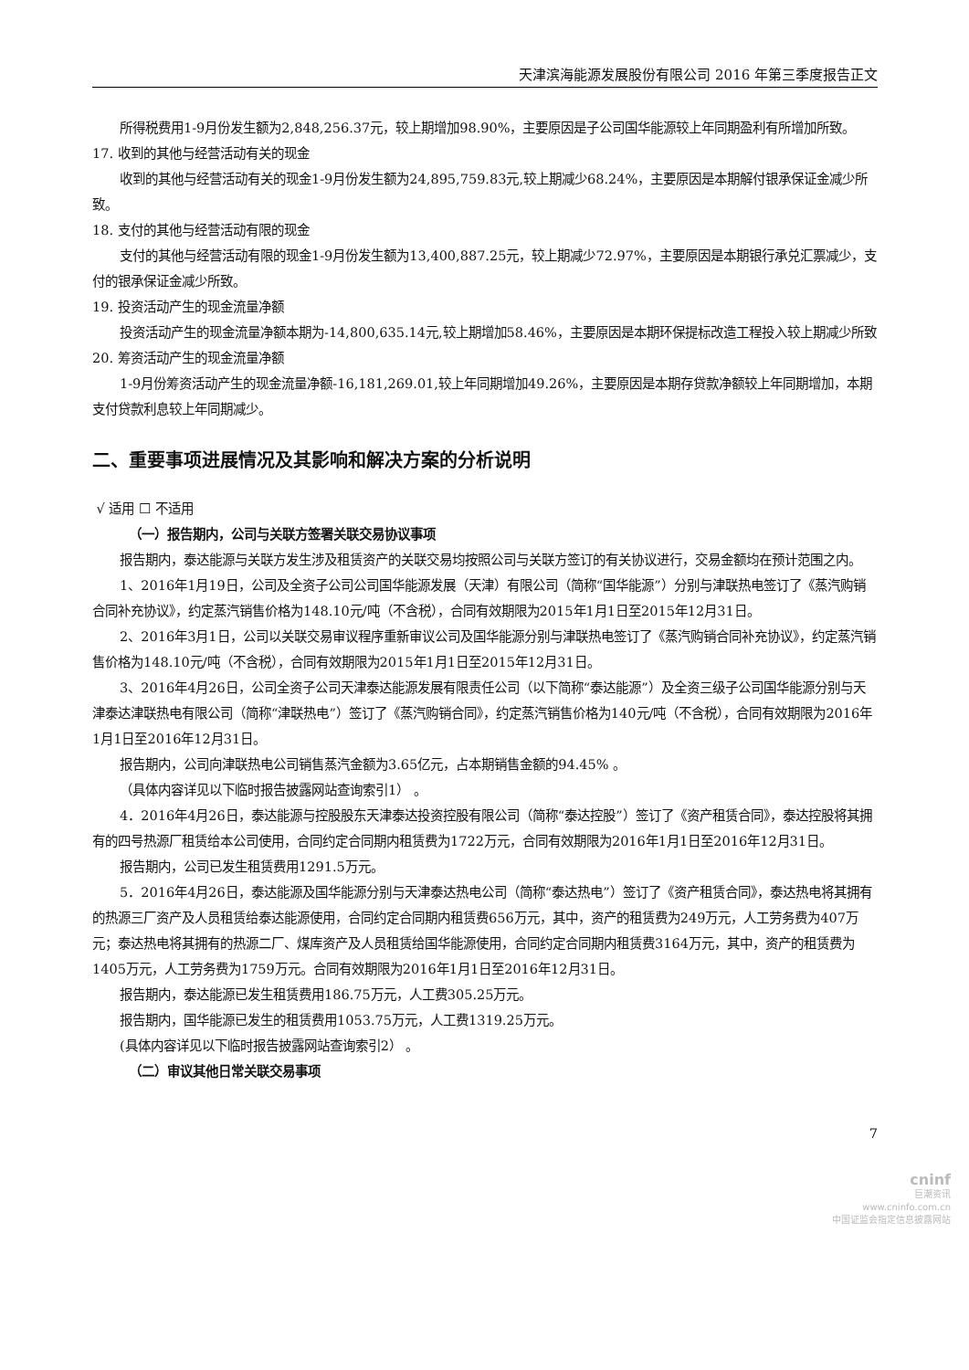天津滨海能源发展股份有限公司 2016 年第三季度报告正文
所得税费用1-9月份发生额为2,848,256.37元，较上期增加98.90%，主要原因是子公司国华能源较上年同期盈利有所增加所致。
17. 收到的其他与经营活动有关的现金
收到的其他与经营活动有关的现金1-9月份发生额为24,895,759.83元,较上期减少68.24%，主要原因是本期解付银承保证金减少所致。
18. 支付的其他与经营活动有限的现金
支付的其他与经营活动有限的现金1-9月份发生额为13,400,887.25元，较上期减少72.97%，主要原因是本期银行承兑汇票减少，支付的银承保证金减少所致。
19. 投资活动产生的现金流量净额
投资活动产生的现金流量净额本期为-14,800,635.14元,较上期增加58.46%，主要原因是本期环保提标改造工程投入较上期减少所致
20. 筹资活动产生的现金流量净额
1-9月份筹资活动产生的现金流量净额-16,181,269.01,较上年同期增加49.26%，主要原因是本期存贷款净额较上年同期增加，本期支付贷款利息较上年同期减少。
二、重要事项进展情况及其影响和解决方案的分析说明
√ 适用 ☐ 不适用
（一）报告期内，公司与关联方签署关联交易协议事项
报告期内，泰达能源与关联方发生涉及租赁资产的关联交易均按照公司与关联方签订的有关协议进行，交易金额均在预计范围之内。
1、2016年1月19日，公司及全资子公司公司国华能源发展（天津）有限公司（简称“国华能源”）分别与津联热电签订了《蒸汽购销合同补充协议》，约定蒸汽销售价格为148.10元/吨（不含税），合同有效期限为2015年1月1日至2015年12月31日。
2、2016年3月1日，公司以关联交易审议程序重新审议公司及国华能源分别与津联热电签订了《蒸汽购销合同补充协议》，约定蒸汽销售价格为148.10元/吨（不含税），合同有效期限为2015年1月1日至2015年12月31日。
3、2016年4月26日，公司全资子公司天津泰达能源发展有限责任公司（以下简称“泰达能源”）及全资三级子公司国华能源分别与天津泰达津联热电有限公司（简称“津联热电”）签订了《蒸汽购销合同》，约定蒸汽销售价格为140元/吨（不含税），合同有效期限为2016年1月1日至2016年12月31日。
报告期内，公司向津联热电公司销售蒸汽金额为3.65亿元，占本期销售金额的94.45% 。
（具体内容详见以下临时报告披露网站查询索引1） 。
4．2016年4月26日，泰达能源与控股股东天津泰达投资控股有限公司（简称“泰达控股”）签订了《资产租赁合同》，泰达控股将其拥有的四号热源厂租赁给本公司使用，合同约定合同期内租赁费为1722万元，合同有效期限为2016年1月1日至2016年12月31日。
报告期内，公司已发生租赁费用1291.5万元。
5．2016年4月26日，泰达能源及国华能源分别与天津泰达热电公司（简称“泰达热电”）签订了《资产租赁合同》，泰达热电将其拥有的热源三厂资产及人员租赁给泰达能源使用，合同约定合同期内租赁费656万元，其中，资产的租赁费为249万元，人工劳务费为407万元；泰达热电将其拥有的热源二厂、煤库资产及人员租赁给国华能源使用，合同约定合同期内租赁费3164万元，其中，资产的租赁费为1405万元，人工劳务费为1759万元。合同有效期限为2016年1月1日至2016年12月31日。
报告期内，泰达能源已发生租赁费用186.75万元，人工费305.25万元。
报告期内，国华能源已发生的租赁费用1053.75万元，人工费1319.25万元。
(具体内容详见以下临时报告披露网站查询索引2） 。
（二）审议其他日常关联交易事项
7
cninf
巨潮资讯
www.cninfo.com.cn
中国证监会指定信息披露网站